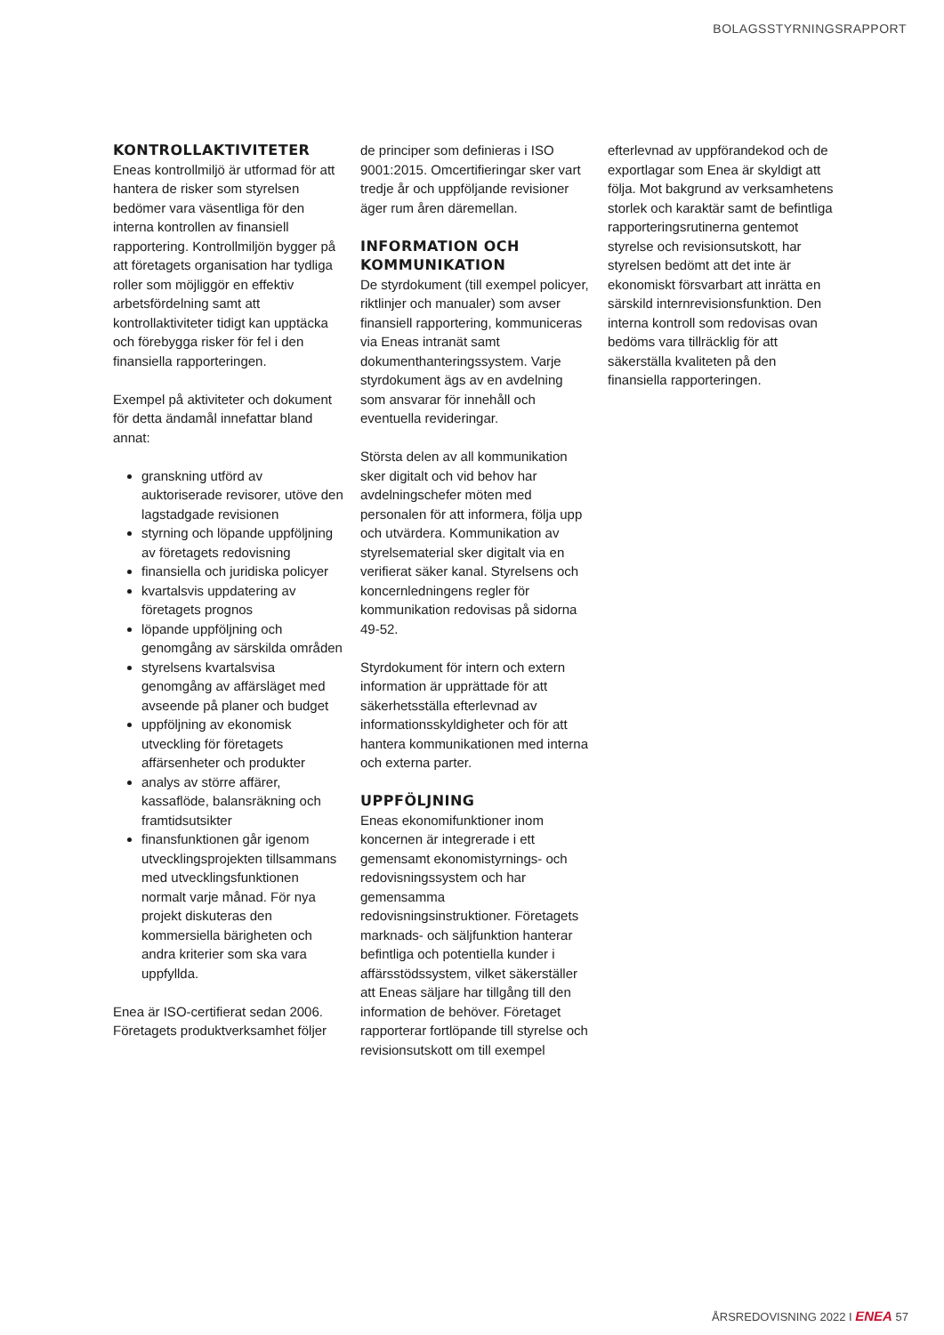BOLAGSSTYRNINGSRAPPORT
KONTROLLAKTIVITETER
Eneas kontrollmiljö är utformad för att hantera de risker som styrelsen bedömer vara väsentliga för den interna kontrollen av finansiell rapportering. Kontrollmiljön bygger på att företagets organisation har tydliga roller som möjliggör en effektiv arbetsfördelning samt att kontrollaktiviteter tidigt kan upptäcka och förebygga risker för fel i den finansiella rapporteringen.
Exempel på aktiviteter och dokument för detta ändamål innefattar bland annat:
granskning utförd av auktoriserade revisorer, utöve den lagstadgade revisionen
styrning och löpande uppföljning av företagets redovisning
finansiella och juridiska policyer
kvartalsvis uppdatering av företagets prognos
löpande uppföljning och genomgång av särskilda områden
styrelsens kvartalsvisa genomgång av affärsläget med avseende på planer och budget
uppföljning av ekonomisk utveckling för företagets affärsenheter och produkter
analys av större affärer, kassaflöde, balansräkning och framtidsutsikter
finansfunktionen går igenom utvecklingsprojekten tillsammans med utvecklingsfunktionen normalt varje månad. För nya projekt diskuteras den kommersiella bärigheten och andra kriterier som ska vara uppfyllda.
Enea är ISO-certifierat sedan 2006. Företagets produktverksamhet följer
de principer som definieras i ISO 9001:2015. Omcertifieringar sker vart tredje år och uppföljande revisioner äger rum åren däremellan.
INFORMATION OCH KOMMUNIKATION
De styrdokument (till exempel policyer, riktlinjer och manualer) som avser finansiell rapportering, kommuniceras via Eneas intranät samt dokumenthanteringssystem. Varje styrdokument ägs av en avdelning som ansvarar för innehåll och eventuella revideringar.
Största delen av all kommunikation sker digitalt och vid behov har avdelningschefer möten med personalen för att informera, följa upp och utvärdera. Kommunikation av styrelsematerial sker digitalt via en verifierat säker kanal. Styrelsens och koncernledningens regler för kommunikation redovisas på sidorna 49-52.
Styrdokument för intern och extern information är upprättade för att säkerhetsställa efterlevnad av informationsskyldigheter och för att hantera kommunikationen med interna och externa parter.
UPPFÖLJNING
Eneas ekonomifunktioner inom koncernen är integrerade i ett gemensamt ekonomistyrnings- och redovisningssystem och har gemensamma redovisningsinstruktioner. Företagets marknads- och säljfunktion hanterar befintliga och potentiella kunder i affärsstödssystem, vilket säkerställer att Eneas säljare har tillgång till den information de behöver. Företaget rapporterar fortlöpande till styrelse och revisionsutskott om till exempel
efterlevnad av uppförandekod och de exportlagar som Enea är skyldigt att följa. Mot bakgrund av verksamhetens storlek och karaktär samt de befintliga rapporteringsrutinerna gentemot styrelse och revisionsutskott, har styrelsen bedömt att det inte är ekonomiskt försvarbart att inrätta en särskild internrevisionsfunktion. Den interna kontroll som redovisas ovan bedöms vara tillräcklig för att säkerställa kvaliteten på den finansiella rapporteringen.
ÅRSREDOVISNING 2022 I ENEA 57